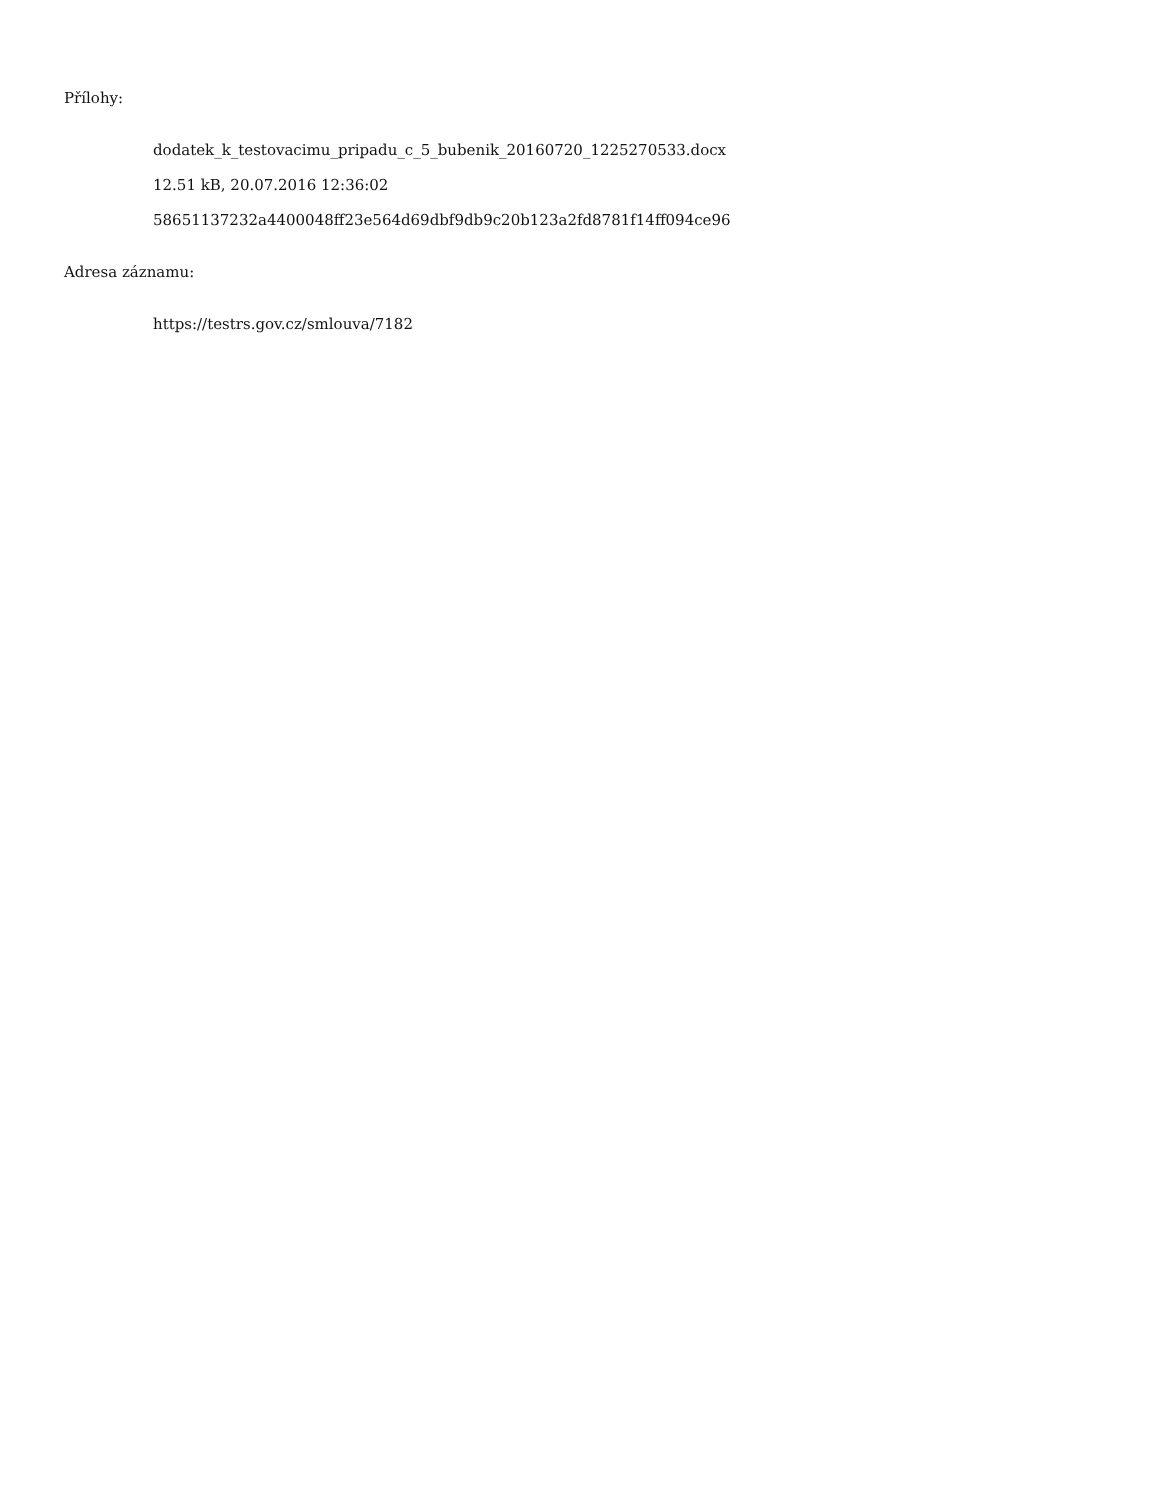Přílohy:
dodatek_k_testovacimu_pripadu_c_5_bubenik_20160720_1225270533.docx
12.51 kB, 20.07.2016 12:36:02
58651137232a4400048ff23e564d69dbf9db9c20b123a2fd8781f14ff094ce96
Adresa záznamu:
https://testrs.gov.cz/smlouva/7182